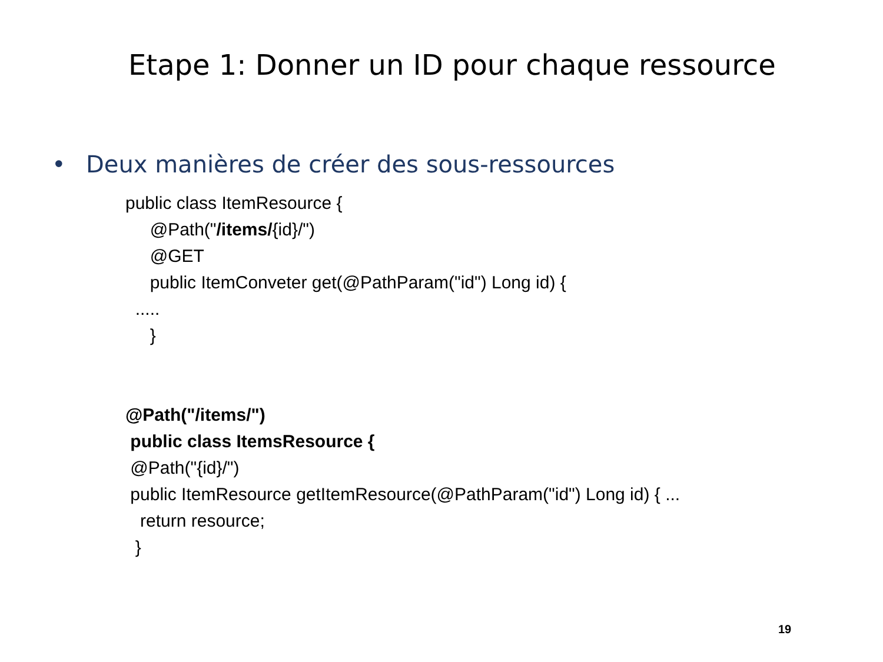Etape 1: Donner un ID pour chaque ressource
• Deux manières de créer des sous-ressources
public class ItemResource {
@Path("/items/{id}/")
@GET
public ItemConveter get(@PathParam("id") Long id) {
.....
}
@Path("/items/")
public class ItemsResource {
@Path("{id}/")
public ItemResource getItemResource(@PathParam("id") Long id) { ...
return resource;
}
19